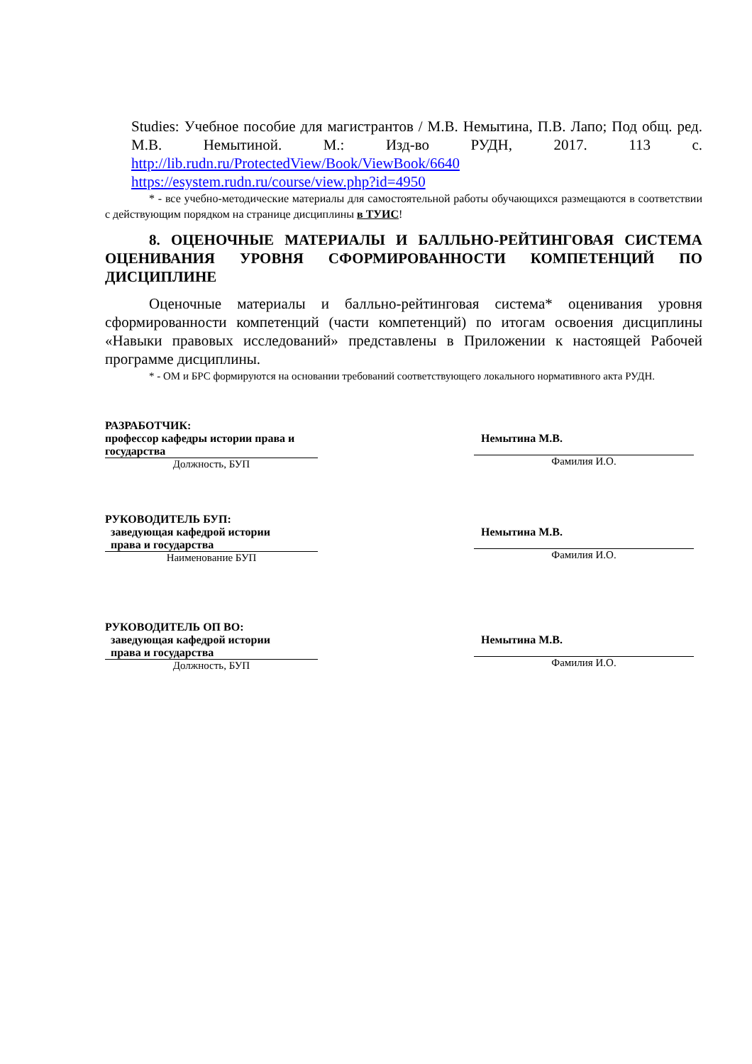Studies: Учебное пособие для магистрантов / М.В. Немытина, П.В. Лапо; Под общ. ред. М.В. Немытиной. М.: Изд-во РУДН, 2017. 113 с.
http://lib.rudn.ru/ProtectedView/Book/ViewBook/6640
https://esystem.rudn.ru/course/view.php?id=4950
* - все учебно-методические материалы для самостоятельной работы обучающихся размещаются в соответствии с действующим порядком на странице дисциплины в ТУИС!
8. ОЦЕНОЧНЫЕ МАТЕРИАЛЫ И БАЛЛЬНО-РЕЙТИНГОВАЯ СИСТЕМА ОЦЕНИВАНИЯ УРОВНЯ СФОРМИРОВАННОСТИ КОМПЕТЕНЦИЙ ПО ДИСЦИПЛИНЕ
Оценочные материалы и балльно-рейтинговая система* оценивания уровня сформированности компетенций (части компетенций) по итогам освоения дисциплины «Навыки правовых исследований» представлены в Приложении к настоящей Рабочей программе дисциплины.
* - ОМ и БРС формируются на основании требований соответствующего локального нормативного акта РУДН.
РАЗРАБОТЧИК:
профессор кафедры истории права и государства
Должность, БУП
Немытина М.В.
Фамилия И.О.
РУКОВОДИТЕЛЬ БУП:
заведующая кафедрой истории
права и государства
Наименование БУП
Немытина М.В.
Фамилия И.О.
РУКОВОДИТЕЛЬ ОП ВО:
заведующая кафедрой истории
права и государства
Должность, БУП
Немытина М.В.
Фамилия И.О.